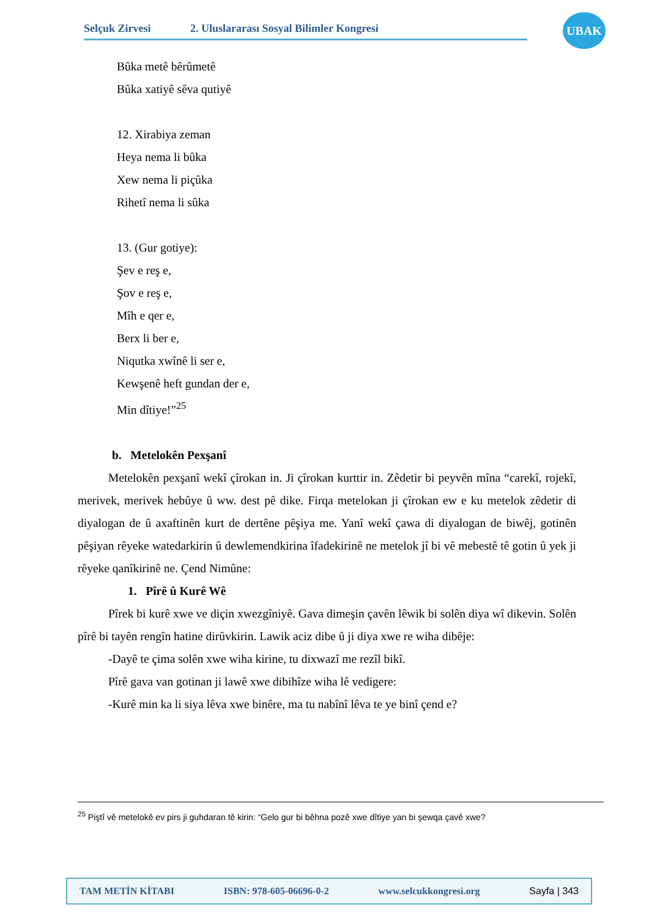Selçuk Zirvesi 2. Uluslararası Sosyal Bilimler Kongresi
UBAK
Bûka metê bêrûmetê
Bûka xatiyê sêva qutiyê
12. Xirabiya zeman
Heya nema li bûka
Xew nema li piçûka
Rihetî nema li sûka
13. (Gur gotiye):
Şev e reş e,
Şov e reş e,
Mîh e qer e,
Berx li ber e,
Niqutka xwînê li ser e,
Kewşenê heft gundan der e,
Min dîtiye!”<sup>25</sup>
b. Metelokên Pexşanî
Metelokên pexşanî wekî çîrokan in. Ji çîrokan kurttir in. Zêdetir bi peyvên mîna “carekî, rojekî, merivek, merivek hebûye û ww. dest pê dike. Firqa metelokan ji çîrokan ew e ku metelok zêdetir di diyalogan de û axaftinên kurt de dertêne pêşiya me. Yanî wekî çawa di diyalogan de biwêj, gotinên pêşiyan rêyeke watedarkirin û dewlemendkirina îfadekirinê ne metelok jî bi vê mebestê tê gotin û yek ji rêyeke qanîkirinê ne. Çend Nimûne:
1. Pîrê û Kurê Wê
Pîrek bi kurê xwe ve diçin xwezgîniyê. Gava dimeşin çavên lêwik bi solên diya wî dikevin. Solên pîrê bi tayên rengîn hatine dirûvkirin. Lawik aciz dibe û ji diya xwe re wiha dibêje:
-Dayê te çima solên xwe wiha kirine, tu dixwazî me rezîl bikî.
Pîrê gava van gotinan ji lawê xwe dibihîze wiha lê vedigere:
-Kurê min ka li siya lêva xwe binêre, ma tu nabînî lêva te ye binî çend e?
<sup>25</sup> Piştî vê metelokê ev pirs ji guhdaran tê kirin: “Gelo gur bi bêhna pozê xwe dîtiye yan bi şewqa çavê xwe?
TAM METİN KİTABI ISBN: 978-605-06696-0-2 www.selcukkongresi.org Sayfa | 343